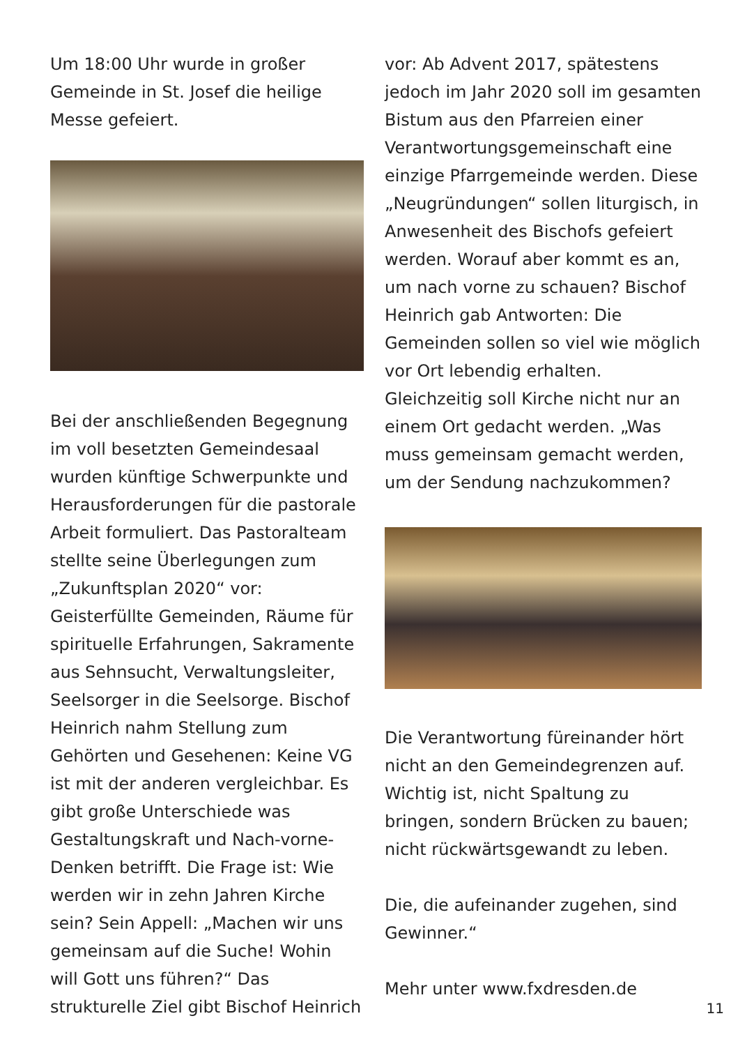Um 18:00 Uhr wurde in großer Gemeinde in St. Josef die heilige Messe gefeiert.
Bei der anschließenden Begegnung im voll besetzten Gemeindesaal wurden künftige Schwerpunkte und Herausforderungen für die pastorale Arbeit formuliert. Das Pastoralteam stellte seine Überlegungen zum „Zukunftsplan 2020“ vor: Geisterfüllte Gemeinden, Räume für spirituelle Erfahrungen, Sakramente aus Sehnsucht, Verwaltungsleiter, Seelsorger in die Seelsorge. Bischof Heinrich nahm Stellung zum Gehörten und Gesehenen: Keine VG ist mit der anderen vergleichbar. Es gibt große Unterschiede was Gestaltungskraft und Nach-vorne-Denken betrifft. Die Frage ist: Wie werden wir in zehn Jahren Kirche sein? Sein Appell: „Machen wir uns gemeinsam auf die Suche! Wohin will Gott uns führen?“ Das strukturelle Ziel gibt Bischof Heinrich
vor: Ab Advent 2017, spätestens jedoch im Jahr 2020 soll im gesamten Bistum aus den Pfarreien einer Verantwortungsgemeinschaft eine einzige Pfarrgemeinde werden. Diese „Neugründungen“ sollen liturgisch, in Anwesenheit des Bischofs gefeiert werden. Worauf aber kommt es an, um nach vorne zu schauen? Bischof Heinrich gab Antworten: Die Gemeinden sollen so viel wie möglich vor Ort lebendig erhalten. Gleichzeitig soll Kirche nicht nur an einem Ort gedacht werden. „Was muss gemeinsam gemacht werden, um der Sendung nachzukommen?
Die Verantwortung füreinander hört nicht an den Gemeindegrenzen auf. Wichtig ist, nicht Spaltung zu bringen, sondern Brücken zu bauen; nicht rückwärtsgewandt zu leben.
Die, die aufeinander zugehen, sind Gewinner.“
Mehr unter www.fxdresden.de
11